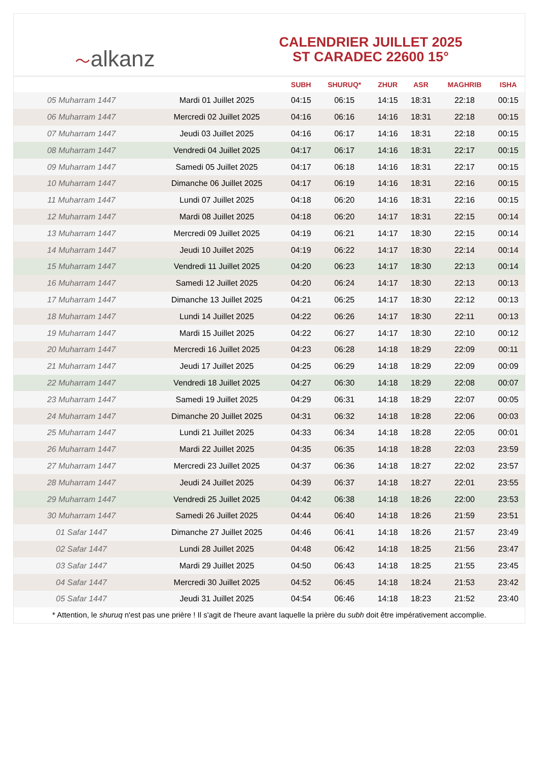〜alkanz
CALENDRIER JUILLET 2025
ST CARADEC 22600 15°
| | | SUBH | SHURUQ* | ZHUR | ASR | MAGHRIB | ISHA |
| --- | --- | --- | --- | --- | --- | --- | --- |
| 05 Muharram 1447 | Mardi 01 Juillet 2025 | 04:15 | 06:15 | 14:15 | 18:31 | 22:18 | 00:15 |
| 06 Muharram 1447 | Mercredi 02 Juillet 2025 | 04:16 | 06:16 | 14:16 | 18:31 | 22:18 | 00:15 |
| 07 Muharram 1447 | Jeudi 03 Juillet 2025 | 04:16 | 06:17 | 14:16 | 18:31 | 22:18 | 00:15 |
| 08 Muharram 1447 | Vendredi 04 Juillet 2025 | 04:17 | 06:17 | 14:16 | 18:31 | 22:17 | 00:15 |
| 09 Muharram 1447 | Samedi 05 Juillet 2025 | 04:17 | 06:18 | 14:16 | 18:31 | 22:17 | 00:15 |
| 10 Muharram 1447 | Dimanche 06 Juillet 2025 | 04:17 | 06:19 | 14:16 | 18:31 | 22:16 | 00:15 |
| 11 Muharram 1447 | Lundi 07 Juillet 2025 | 04:18 | 06:20 | 14:16 | 18:31 | 22:16 | 00:15 |
| 12 Muharram 1447 | Mardi 08 Juillet 2025 | 04:18 | 06:20 | 14:17 | 18:31 | 22:15 | 00:14 |
| 13 Muharram 1447 | Mercredi 09 Juillet 2025 | 04:19 | 06:21 | 14:17 | 18:30 | 22:15 | 00:14 |
| 14 Muharram 1447 | Jeudi 10 Juillet 2025 | 04:19 | 06:22 | 14:17 | 18:30 | 22:14 | 00:14 |
| 15 Muharram 1447 | Vendredi 11 Juillet 2025 | 04:20 | 06:23 | 14:17 | 18:30 | 22:13 | 00:14 |
| 16 Muharram 1447 | Samedi 12 Juillet 2025 | 04:20 | 06:24 | 14:17 | 18:30 | 22:13 | 00:13 |
| 17 Muharram 1447 | Dimanche 13 Juillet 2025 | 04:21 | 06:25 | 14:17 | 18:30 | 22:12 | 00:13 |
| 18 Muharram 1447 | Lundi 14 Juillet 2025 | 04:22 | 06:26 | 14:17 | 18:30 | 22:11 | 00:13 |
| 19 Muharram 1447 | Mardi 15 Juillet 2025 | 04:22 | 06:27 | 14:17 | 18:30 | 22:10 | 00:12 |
| 20 Muharram 1447 | Mercredi 16 Juillet 2025 | 04:23 | 06:28 | 14:18 | 18:29 | 22:09 | 00:11 |
| 21 Muharram 1447 | Jeudi 17 Juillet 2025 | 04:25 | 06:29 | 14:18 | 18:29 | 22:09 | 00:09 |
| 22 Muharram 1447 | Vendredi 18 Juillet 2025 | 04:27 | 06:30 | 14:18 | 18:29 | 22:08 | 00:07 |
| 23 Muharram 1447 | Samedi 19 Juillet 2025 | 04:29 | 06:31 | 14:18 | 18:29 | 22:07 | 00:05 |
| 24 Muharram 1447 | Dimanche 20 Juillet 2025 | 04:31 | 06:32 | 14:18 | 18:28 | 22:06 | 00:03 |
| 25 Muharram 1447 | Lundi 21 Juillet 2025 | 04:33 | 06:34 | 14:18 | 18:28 | 22:05 | 00:01 |
| 26 Muharram 1447 | Mardi 22 Juillet 2025 | 04:35 | 06:35 | 14:18 | 18:28 | 22:03 | 23:59 |
| 27 Muharram 1447 | Mercredi 23 Juillet 2025 | 04:37 | 06:36 | 14:18 | 18:27 | 22:02 | 23:57 |
| 28 Muharram 1447 | Jeudi 24 Juillet 2025 | 04:39 | 06:37 | 14:18 | 18:27 | 22:01 | 23:55 |
| 29 Muharram 1447 | Vendredi 25 Juillet 2025 | 04:42 | 06:38 | 14:18 | 18:26 | 22:00 | 23:53 |
| 30 Muharram 1447 | Samedi 26 Juillet 2025 | 04:44 | 06:40 | 14:18 | 18:26 | 21:59 | 23:51 |
| 01 Safar 1447 | Dimanche 27 Juillet 2025 | 04:46 | 06:41 | 14:18 | 18:26 | 21:57 | 23:49 |
| 02 Safar 1447 | Lundi 28 Juillet 2025 | 04:48 | 06:42 | 14:18 | 18:25 | 21:56 | 23:47 |
| 03 Safar 1447 | Mardi 29 Juillet 2025 | 04:50 | 06:43 | 14:18 | 18:25 | 21:55 | 23:45 |
| 04 Safar 1447 | Mercredi 30 Juillet 2025 | 04:52 | 06:45 | 14:18 | 18:24 | 21:53 | 23:42 |
| 05 Safar 1447 | Jeudi 31 Juillet 2025 | 04:54 | 06:46 | 14:18 | 18:23 | 21:52 | 23:40 |
* Attention, le shuruq n'est pas une prière ! Il s'agit de l'heure avant laquelle la prière du subh doit être impérativement accomplie.